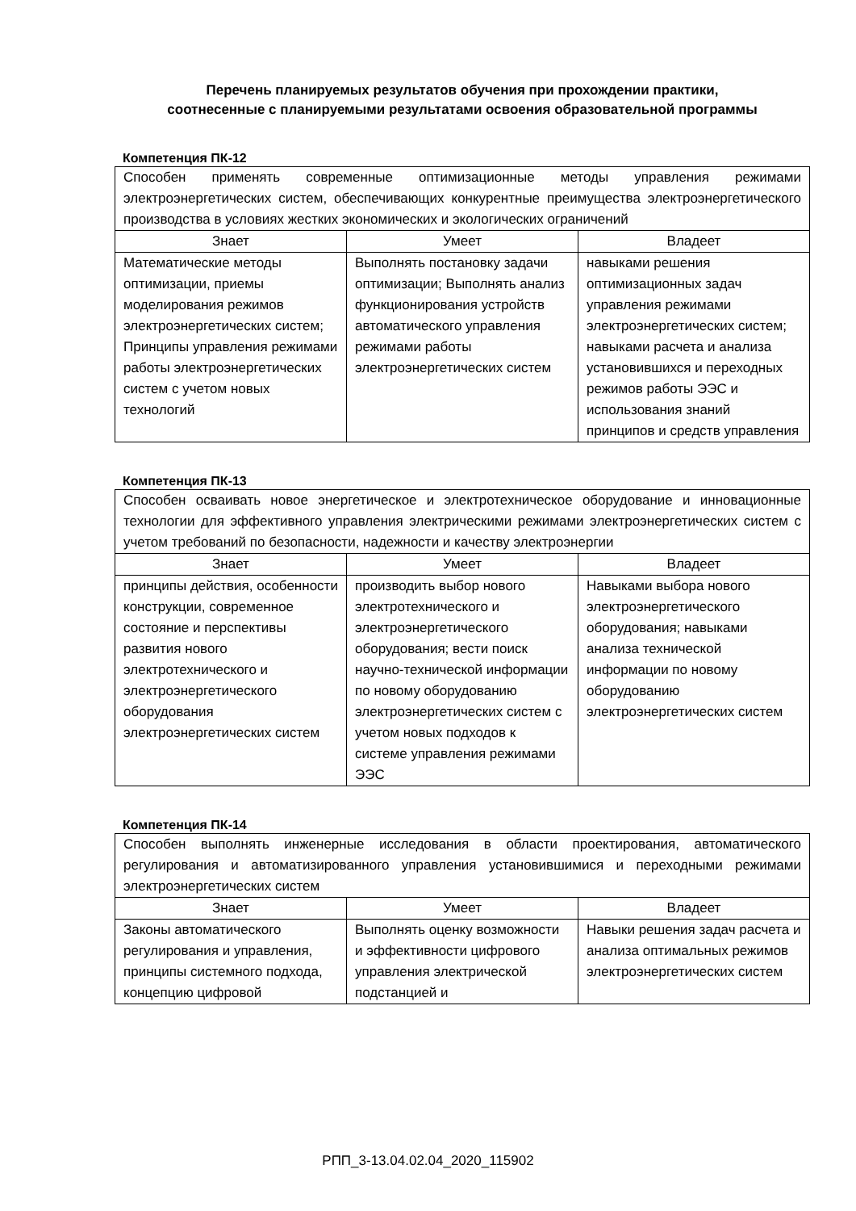Перечень планируемых результатов обучения при прохождении практики,
соотнесенные с планируемыми результатами освоения образовательной программы
Компетенция ПК-12
| Способен применять современные оптимизационные методы управления режимами электроэнергетических систем, обеспечивающих конкурентные преимущества электроэнергетического производства в условиях жестких экономических и экологических ограничений | | |
| Знает | Умеет | Владеет |
| Математические методы оптимизации, приемы моделирования режимов электроэнергетических систем; Принципы управления режимами работы электроэнергетических систем с учетом новых технологий | Выполнять постановку задачи оптимизации; Выполнять анализ функционирования устройств автоматического управления режимами работы электроэнергетических систем | навыками решения оптимизационных задач управления режимами электроэнергетических систем; навыками расчета и анализа установившихся и переходных режимов работы ЭЭС и использования знаний принципов и средств управления |
Компетенция ПК-13
| Способен осваивать новое энергетическое и электротехническое оборудование и инновационные технологии для эффективного управления электрическими режимами электроэнергетических систем с учетом требований по безопасности, надежности и качеству электроэнергии | | |
| Знает | Умеет | Владеет |
| принципы действия, особенности конструкции, современное состояние и перспективы развития нового электротехнического и электроэнергетического оборудования электроэнергетических систем | производить выбор нового электротехнического и электроэнергетического оборудования; вести поиск научно-технической информации по новому оборудованию электроэнергетических систем с учетом новых подходов к системе управления режимами ЭЭС | Навыками выбора нового электроэнергетического оборудования; навыками анализа технической информации по новому оборудованию электроэнергетических систем |
Компетенция ПК-14
| Способен выполнять инженерные исследования в области проектирования, автоматического регулирования и автоматизированного управления установившимися и переходными режимами электроэнергетических систем | | |
| Знает | Умеет | Владеет |
| Законы автоматического регулирования и управления, принципы системного подхода, концепцию цифровой | Выполнять оценку возможности и эффективности цифрового управления электрической подстанцией и | Навыки решения задач расчета и анализа оптимальных режимов электроэнергетических систем |
РПП_3-13.04.02.04_2020_115902